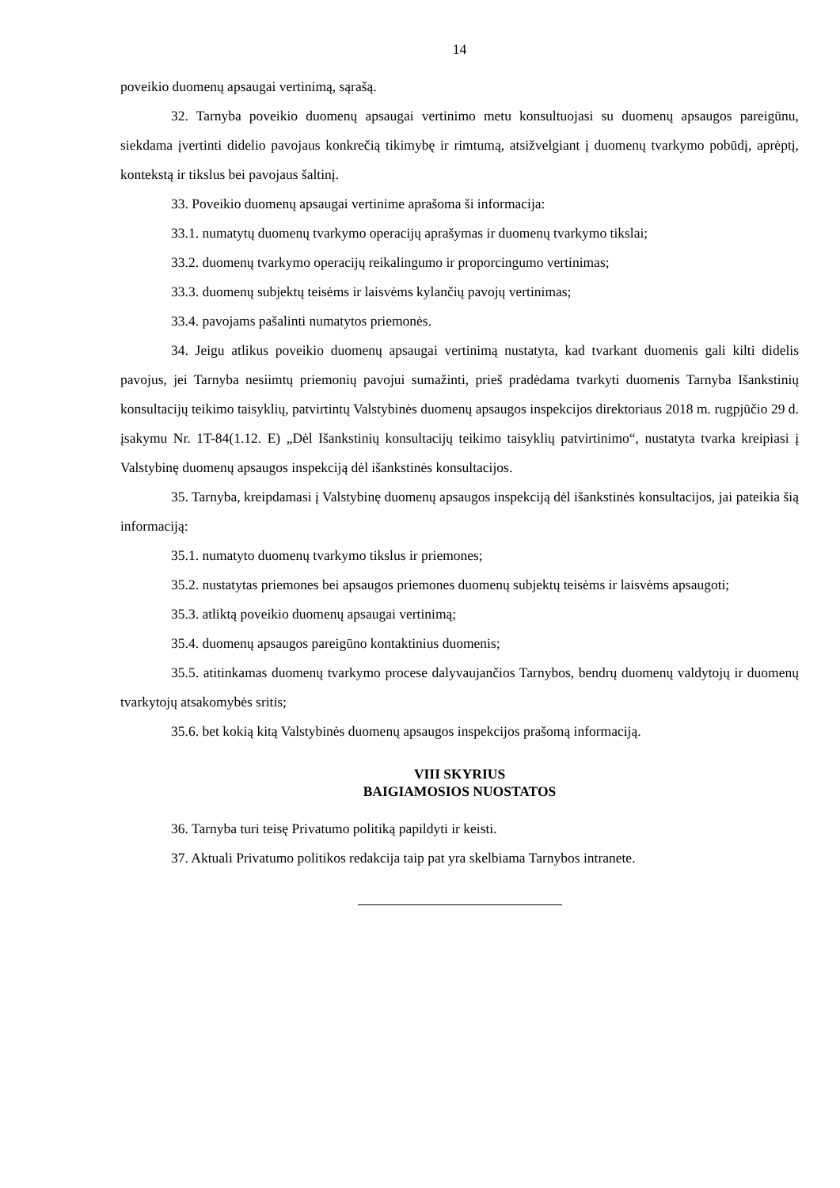14
poveikio duomenų apsaugai vertinimą, sąrašą.
32. Tarnyba poveikio duomenų apsaugai vertinimo metu konsultuojasi su duomenų apsaugos pareigūnu, siekdama įvertinti didelio pavojaus konkrečią tikimybę ir rimtumą, atsižvelgiant į duomenų tvarkymo pobūdį, aprėptį, kontekstą ir tikslus bei pavojaus šaltinį.
33. Poveikio duomenų apsaugai vertinime aprašoma ši informacija:
33.1. numatytų duomenų tvarkymo operacijų aprašymas ir duomenų tvarkymo tikslai;
33.2. duomenų tvarkymo operacijų reikalingumo ir proporcingumo vertinimas;
33.3. duomenų subjektų teisėms ir laisvėms kylančių pavojų vertinimas;
33.4. pavojams pašalinti numatytos priemonės.
34. Jeigu atlikus poveikio duomenų apsaugai vertinimą nustatyta, kad tvarkant duomenis gali kilti didelis pavojus, jei Tarnyba nesiimtų priemonių pavojui sumažinti, prieš pradėdama tvarkyti duomenis Tarnyba Išankstinių konsultacijų teikimo taisyklių, patvirtintų Valstybinės duomenų apsaugos inspekcijos direktoriaus 2018 m. rugpjūčio 29 d. įsakymu Nr. 1T-84(1.12. E) „Dėl Išankstinių konsultacijų teikimo taisyklių patvirtinimo“, nustatyta tvarka kreipiasi į Valstybinę duomenų apsaugos inspekciją dėl išankstinės konsultacijos.
35. Tarnyba, kreipdamasi į Valstybinę duomenų apsaugos inspekciją dėl išankstinės konsultacijos, jai pateikia šią informaciją:
35.1. numatyto duomenų tvarkymo tikslus ir priemones;
35.2. nustatytas priemones bei apsaugos priemones duomenų subjektų teisėms ir laisvėms apsaugoti;
35.3. atliktą poveikio duomenų apsaugai vertinimą;
35.4. duomenų apsaugos pareigūno kontaktinius duomenis;
35.5. atitinkamas duomenų tvarkymo procese dalyvaujančios Tarnybos, bendrų duomenų valdytojų ir duomenų tvarkytojų atsakomybės sritis;
35.6. bet kokią kitą Valstybinės duomenų apsaugos inspekcijos prašomą informaciją.
VIII SKYRIUS
BAIGIAMOSIOS NUOSTATOS
36. Tarnyba turi teisę Privatumo politiką papildyti ir keisti.
37. Aktuali Privatumo politikos redakcija taip pat yra skelbiama Tarnybos intranete.